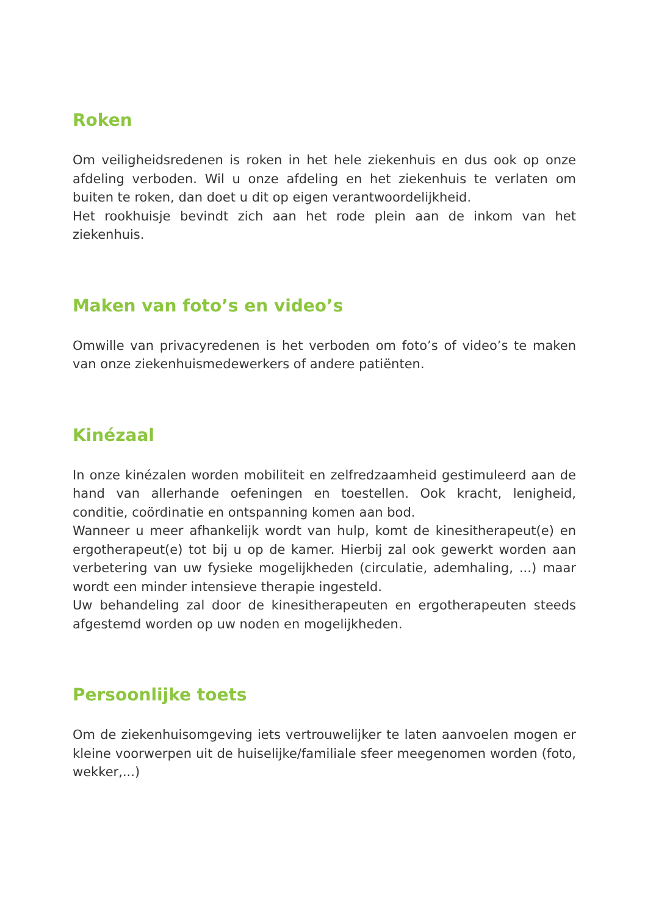Roken
Om veiligheidsredenen is roken in het hele ziekenhuis en dus ook op onze afdeling verboden. Wil u onze afdeling en het ziekenhuis te verlaten om buiten te roken, dan doet u dit op eigen verantwoordelijkheid.
Het rookhuisje bevindt zich aan het rode plein aan de inkom van het ziekenhuis.
Maken van foto’s en video’s
Omwille van privacyredenen is het verboden om foto’s of video’s te maken van onze ziekenhuismedewerkers of andere patiënten.
Kinézaal
In onze kinézalen worden mobiliteit en zelfredzaamheid gestimuleerd aan de hand van allerhande oefeningen en toestellen. Ook kracht, lenigheid, conditie, coördinatie en ontspanning komen aan bod.
Wanneer u meer afhankelijk wordt van hulp, komt de kinesitherapeut(e) en ergotherapeut(e) tot bij u op de kamer. Hierbij zal ook gewerkt worden aan verbetering van uw fysieke mogelijkheden (circulatie, ademhaling, ...) maar wordt een minder intensieve therapie ingesteld.
Uw behandeling zal door de kinesitherapeuten en ergotherapeuten steeds afgestemd worden op uw noden en mogelijkheden.
Persoonlijke toets
Om de ziekenhuisomgeving iets vertrouwelijker te laten aanvoelen mogen er kleine voorwerpen uit de huiselijke/familiale sfeer meegenomen worden (foto, wekker,...)